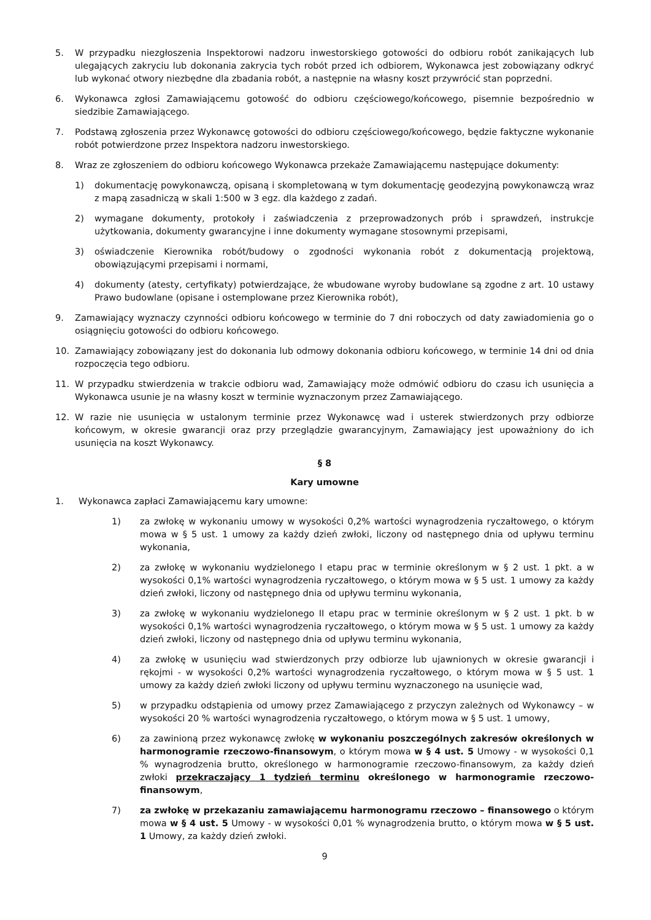5. W przypadku niezgłoszenia Inspektorowi nadzoru inwestorskiego gotowości do odbioru robót zanikających lub ulegających zakryciu lub dokonania zakrycia tych robót przed ich odbiorem, Wykonawca jest zobowiązany odkryć lub wykonać otwory niezbędne dla zbadania robót, a następnie na własny koszt przywrócić stan poprzedni.
6. Wykonawca zgłosi Zamawiającemu gotowość do odbioru częściowego/końcowego, pisemnie bezpośrednio w siedzibie Zamawiającego.
7. Podstawą zgłoszenia przez Wykonawcę gotowości do odbioru częściowego/końcowego, będzie faktyczne wykonanie robót potwierdzone przez Inspektora nadzoru inwestorskiego.
8. Wraz ze zgłoszeniem do odbioru końcowego Wykonawca przekaże Zamawiającemu następujące dokumenty:
1) dokumentację powykonawczą, opisaną i skompletowaną w tym dokumentację geodezyjną powykonawczą wraz z mapą zasadniczą w skali 1:500 w 3 egz. dla każdego z zadań.
2) wymagane dokumenty, protokoły i zaświadczenia z przeprowadzonych prób i sprawdzeń, instrukcje użytkowania, dokumenty gwarancyjne i inne dokumenty wymagane stosownymi przepisami,
3) oświadczenie Kierownika robót/budowy o zgodności wykonania robót z dokumentacją projektową, obowiązującymi przepisami i normami,
4) dokumenty (atesty, certyfikaty) potwierdzające, że wbudowane wyroby budowlane są zgodne z art. 10 ustawy Prawo budowlane (opisane i ostemplowane przez Kierownika robót),
9. Zamawiający wyznaczy czynności odbioru końcowego w terminie do 7 dni roboczych od daty zawiadomienia go o osiągnięciu gotowości do odbioru końcowego.
10. Zamawiający zobowiązany jest do dokonania lub odmowy dokonania odbioru końcowego, w terminie 14 dni od dnia rozpoczęcia tego odbioru.
11. W przypadku stwierdzenia w trakcie odbioru wad, Zamawiający może odmówić odbioru do czasu ich usunięcia a Wykonawca usunie je na własny koszt w terminie wyznaczonym przez Zamawiającego.
12. W razie nie usunięcia w ustalonym terminie przez Wykonawcę wad i usterek stwierdzonych przy odbiorze końcowym, w okresie gwarancji oraz przy przeglądzie gwarancyjnym, Zamawiający jest upoważniony do ich usunięcia na koszt Wykonawcy.
§ 8
Kary umowne
1. Wykonawca zapłaci Zamawiającemu kary umowne:
1) za zwłokę w wykonaniu umowy w wysokości 0,2% wartości wynagrodzenia ryczałtowego, o którym mowa w § 5 ust. 1 umowy za każdy dzień zwłoki, liczony od następnego dnia od upływu terminu wykonania,
2) za zwłokę w wykonaniu wydzielonego I etapu prac w terminie określonym w § 2 ust. 1 pkt. a w wysokości 0,1% wartości wynagrodzenia ryczałtowego, o którym mowa w § 5 ust. 1 umowy za każdy dzień zwłoki, liczony od następnego dnia od upływu terminu wykonania,
3) za zwłokę w wykonaniu wydzielonego II etapu prac w terminie określonym w § 2 ust. 1 pkt. b w wysokości 0,1% wartości wynagrodzenia ryczałtowego, o którym mowa w § 5 ust. 1 umowy za każdy dzień zwłoki, liczony od następnego dnia od upływu terminu wykonania,
4) za zwłokę w usunięciu wad stwierdzonych przy odbiorze lub ujawnionych w okresie gwarancji i rękojmi - w wysokości 0,2% wartości wynagrodzenia ryczałtowego, o którym mowa w § 5 ust. 1 umowy za każdy dzień zwłoki liczony od upływu terminu wyznaczonego na usunięcie wad,
5) w przypadku odstąpienia od umowy przez Zamawiającego z przyczyn zależnych od Wykonawcy – w wysokości 20 % wartości wynagrodzenia ryczałtowego, o którym mowa w § 5 ust. 1 umowy,
6) za zawinioną przez wykonawcę zwłokę w wykonaniu poszczególnych zakresów określonych w harmonogramie rzeczowo-finansowym, o którym mowa w § 4 ust. 5 Umowy - w wysokości 0,1 % wynagrodzenia brutto, określonego w harmonogramie rzeczowo-finansowym, za każdy dzień zwłoki przekraczający 1 tydzień terminu określonego w harmonogramie rzeczowo- finansowym,
7) za zwłokę w przekazaniu zamawiającemu harmonogramu rzeczowo – finansowego o którym mowa w § 4 ust. 5 Umowy - w wysokości 0,01 % wynagrodzenia brutto, o którym mowa w § 5 ust. 1 Umowy, za każdy dzień zwłoki.
9